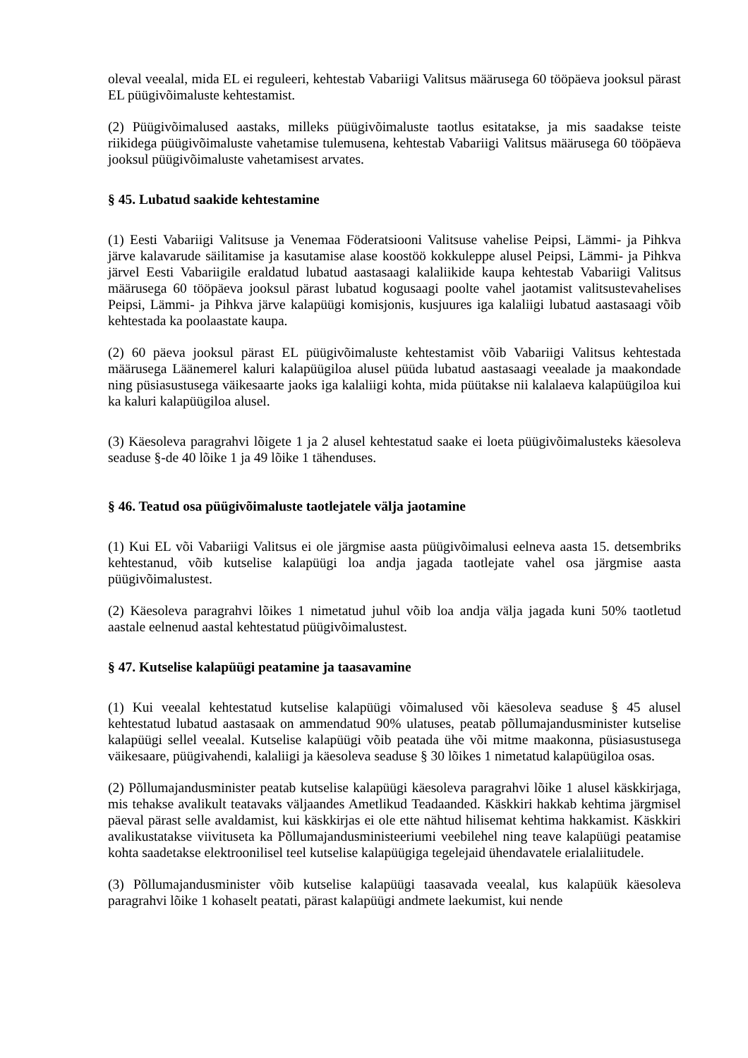oleval veealal, mida EL ei reguleeri, kehtestab Vabariigi Valitsus määrusega 60 tööpäeva jooksul pärast EL püügivõimaluste kehtestamist.
(2) Püügivõimalused aastaks, milleks püügivõimaluste taotlus esitatakse, ja mis saadakse teiste riikidega püügivõimaluste vahetamise tulemusena, kehtestab Vabariigi Valitsus määrusega 60 tööpäeva jooksul püügivõimaluste vahetamisest arvates.
§ 45. Lubatud saakide kehtestamine
(1) Eesti Vabariigi Valitsuse ja Venemaa Föderatsiooni Valitsuse vahelise Peipsi, Lämmi- ja Pihkva järve kalavarude säilitamise ja kasutamise alase koostöö kokkuleppe alusel Peipsi, Lämmi- ja Pihkva järvel Eesti Vabariigile eraldatud lubatud aastasaagi kalaliikide kaupa kehtestab Vabariigi Valitsus määrusega 60 tööpäeva jooksul pärast lubatud kogusaagi poolte vahel jaotamist valitsustevahelises Peipsi, Lämmi- ja Pihkva järve kalapüügi komisjonis, kusjuures iga kalaliigi lubatud aastasaagi võib kehtestada ka poolaastate kaupa.
(2) 60 päeva jooksul pärast EL püügivõimaluste kehtestamist võib Vabariigi Valitsus kehtestada määrusega Läänemerel kaluri kalapüügiloa alusel püüda lubatud aastasaagi veealade ja maakondade ning püsiasustusega väikesaarte jaoks iga kalaliigi kohta, mida püütakse nii kalalaeva kalapüügiloa kui ka kaluri kalapüügiloa alusel.
(3) Käesoleva paragrahvi lõigete 1 ja 2 alusel kehtestatud saake ei loeta püügivõimalusteks käesoleva seaduse §-de 40 lõike 1 ja 49 lõike 1 tähenduses.
§ 46. Teatud osa püügivõimaluste taotlejatele välja jaotamine
(1) Kui EL või Vabariigi Valitsus ei ole järgmise aasta püügivõimalusi eelneva aasta 15. detsembriks kehtestanud, võib kutselise kalapüügi loa andja jagada taotlejate vahel osa järgmise aasta püügivõimalustest.
(2) Käesoleva paragrahvi lõikes 1 nimetatud juhul võib loa andja välja jagada kuni 50% taotletud aastale eelnenud aastal kehtestatud püügivõimalustest.
§ 47. Kutselise kalapüügi peatamine ja taasavamine
(1) Kui veealal kehtestatud kutselise kalapüügi võimalused või käesoleva seaduse § 45 alusel kehtestatud lubatud aastasaak on ammendatud 90% ulatuses, peatab põllumajandusminister kutselise kalapüügi sellel veealal. Kutselise kalapüügi võib peatada ühe või mitme maakonna, püsiasustusega väikesaare, püügivahendi, kalaliigi ja käesoleva seaduse § 30 lõikes 1 nimetatud kalapüügiloa osas.
(2) Põllumajandusminister peatab kutselise kalapüügi käesoleva paragrahvi lõike 1 alusel käskkirjaga, mis tehakse avalikult teatavaks väljaandes Ametlikud Teadaanded. Käskkiri hakkab kehtima järgmisel päeval pärast selle avaldamist, kui käskkirjas ei ole ette nähtud hilisemat kehtima hakkamist. Käskkiri avalikustatakse viivituseta ka Põllumajandusministeeriumi veebilehel ning teave kalapüügi peatamise kohta saadetakse elektroonilisel teel kutselise kalapüügiga tegelejaid ühendavatele erialaliitudele.
(3) Põllumajandusminister võib kutselise kalapüügi taasavada veealal, kus kalapüük käesoleva paragrahvi lõike 1 kohaselt peatati, pärast kalapüügi andmete laekumist, kui nende